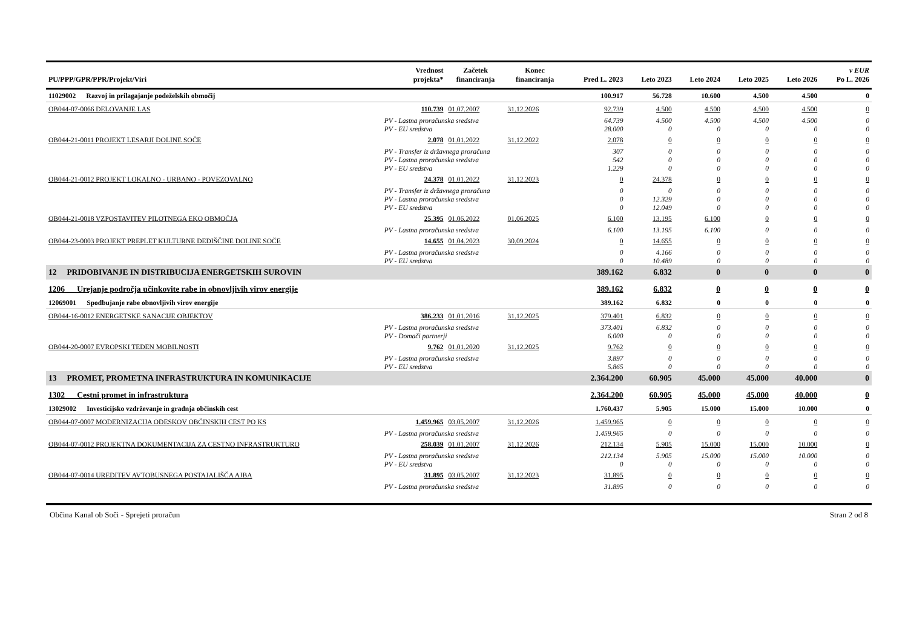| PU/PPP/GPR/PPR/Projekt/Viri | | Vrednost projekta* | Začetek financiranja | Konec financiranja | Pred L. 2023 | Leto 2023 | Leto 2024 | Leto 2025 | Leto 2026 | v EUR Po L. 2026 |
| --- | --- | --- | --- | --- | --- | --- | --- | --- | --- | --- |
| 11029002 Razvoj in prilagajanje podeželskih območij | | | | | 100.917 | 56.728 | 10.600 | 4.500 | 4.500 | 0 |
| OB044-07-0066 DELOVANJE LAS | | 110.739 | 01.07.2007 | 31.12.2026 | 92.739 | 4.500 | 4.500 | 4.500 | 4.500 | 0 |
| | PV - Lastna proračunska sredstva | | | | 64.739 | 4.500 | 4.500 | 4.500 | 4.500 | 0 |
| | PV - EU sredstva | | | | 28.000 | 0 | 0 | 0 | 0 | 0 |
| OB044-21-0011 PROJEKT LESARJI DOLINE SOČE | | 2.078 | 01.01.2022 | 31.12.2022 | 2.078 | 0 | 0 | 0 | 0 | 0 |
| | PV - Transfer iz državnega proračuna | | | | 307 | 0 | 0 | 0 | 0 | 0 |
| | PV - Lastna proračunska sredstva | | | | 542 | 0 | 0 | 0 | 0 | 0 |
| | PV - EU sredstva | | | | 1.229 | 0 | 0 | 0 | 0 | 0 |
| OB044-21-0012 PROJEKT LOKALNO - URBANO - POVEZOVALNO | | 24.378 | 01.01.2022 | 31.12.2023 | 0 | 24.378 | 0 | 0 | 0 | 0 |
| | PV - Transfer iz državnega proračuna | | | | 0 | 0 | 0 | 0 | 0 | 0 |
| | PV - Lastna proračunska sredstva | | | | 0 | 12.329 | 0 | 0 | 0 | 0 |
| | PV - EU sredstva | | | | 0 | 12.049 | 0 | 0 | 0 | 0 |
| OB044-21-0018 VZPOSTAVITEV PILOTNEGA EKO OBMOČJA | | 25.395 | 01.06.2022 | 01.06.2025 | 6.100 | 13.195 | 6.100 | 0 | 0 | 0 |
| | PV - Lastna proračunska sredstva | | | | 6.100 | 13.195 | 6.100 | 0 | 0 | 0 |
| OB044-23-0003 PROJEKT PREPLET KULTURNE DEDIŠČINE DOLINE SOČE | | 14.655 | 01.04.2023 | 30.09.2024 | 0 | 14.655 | 0 | 0 | 0 | 0 |
| | PV - Lastna proračunska sredstva | | | | 0 | 4.166 | 0 | 0 | 0 | 0 |
| | PV - EU sredstva | | | | 0 | 10.489 | 0 | 0 | 0 | 0 |
| 12 PRIDOBIVANJE IN DISTRIBUCIJA ENERGETSKIH SUROVIN | | | | | 389.162 | 6.832 | 0 | 0 | 0 | 0 |
| 1206 Urejanje področja učinkovite rabe in obnovljivih virov energije | | | | | 389.162 | 6.832 | 0 | 0 | 0 | 0 |
| 12069001 Spodbujanje rabe obnovljivih virov energije | | | | | 389.162 | 6.832 | 0 | 0 | 0 | 0 |
| OB044-16-0012 ENERGETSKE SANACIJE OBJEKTOV | | 386.233 | 01.01.2016 | 31.12.2025 | 379.401 | 6.832 | 0 | 0 | 0 | 0 |
| | PV - Lastna proračunska sredstva | | | | 373.401 | 6.832 | 0 | 0 | 0 | 0 |
| | PV - Domači partnerji | | | | 6.000 | 0 | 0 | 0 | 0 | 0 |
| OB044-20-0007 EVROPSKI TEDEN MOBILNOSTI | | 9.762 | 01.01.2020 | 31.12.2025 | 9.762 | 0 | 0 | 0 | 0 | 0 |
| | PV - Lastna proračunska sredstva | | | | 3.897 | 0 | 0 | 0 | 0 | 0 |
| | PV - EU sredstva | | | | 5.865 | 0 | 0 | 0 | 0 | 0 |
| 13 PROMET, PROMETNA INFRASTRUKTURA IN KOMUNIKACIJE | | | | | 2.364.200 | 60.905 | 45.000 | 45.000 | 40.000 | 0 |
| 1302 Cestni promet in infrastruktura | | | | | 2.364.200 | 60.905 | 45.000 | 45.000 | 40.000 | 0 |
| 13029002 Investicijsko vzdrževanje in gradnja občinskih cest | | | | | 1.760.437 | 5.905 | 15.000 | 15.000 | 10.000 | 0 |
| OB044-07-0007 MODERNIZACIJA ODESKOV OBČINSKIH CEST PO KS | | 1.459.965 | 03.05.2007 | 31.12.2026 | 1.459.965 | 0 | 0 | 0 | 0 | 0 |
| | PV - Lastna proračunska sredstva | | | | 1.459.965 | 0 | 0 | 0 | 0 | 0 |
| OB044-07-0012 PROJEKTNA DOKUMENTACIJA ZA CESTNO INFRASTRUKTURO | | 258.039 | 01.01.2007 | 31.12.2026 | 212.134 | 5.905 | 15.000 | 15.000 | 10.000 | 0 |
| | PV - Lastna proračunska sredstva | | | | 212.134 | 5.905 | 15.000 | 15.000 | 10.000 | 0 |
| | PV - EU sredstva | | | | 0 | 0 | 0 | 0 | 0 | 0 |
| OB044-07-0014 UREDITEV AVTOBUSNEGA POSTAJALIŠČA AJBA | | 31.895 | 03.05.2007 | 31.12.2023 | 31.895 | 0 | 0 | 0 | 0 | 0 |
| | PV - Lastna proračunska sredstva | | | | 31.895 | 0 | 0 | 0 | 0 | 0 |
Občina Kanal ob Soči - Sprejeti proračun Stran 2 od 8